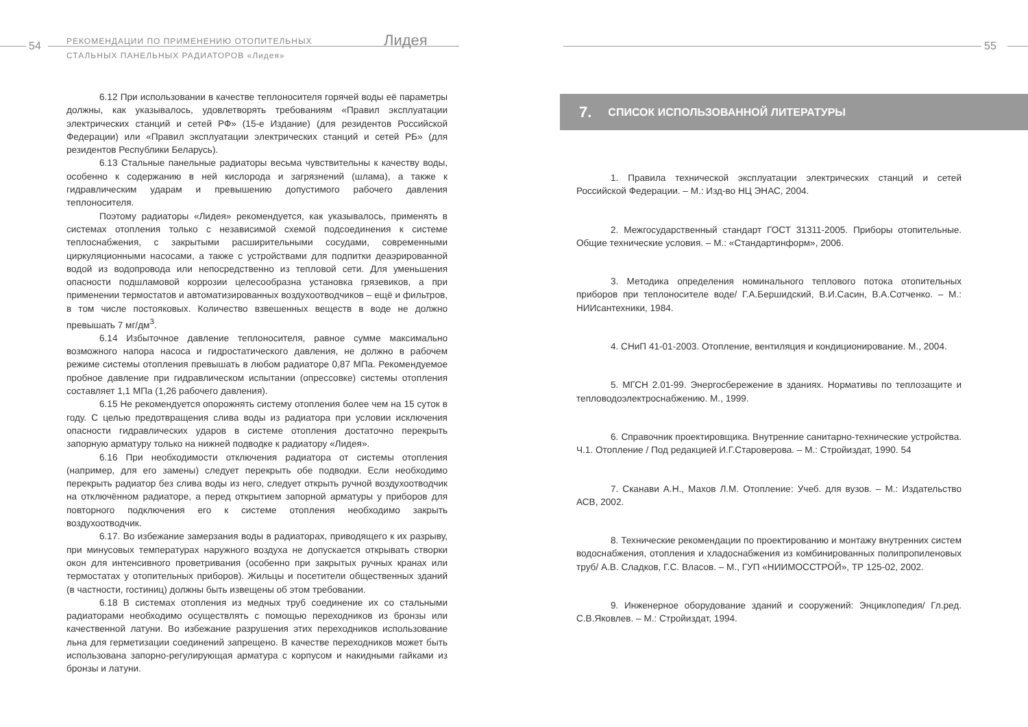54
РЕКОМЕНДАЦИИ ПО ПРИМЕНЕНИЮ ОТОПИТЕЛЬНЫХ
СТАЛЬНЫХ ПАНЕЛЬНЫХ РАДИАТОРОВ «Лидея»
Лидея
6.12 При использовании в качестве теплоносителя горячей воды её параметры должны, как указывалось, удовлетворять требованиям «Правил эксплуатации электрических станций и сетей РФ» (15-е Издание) (для резидентов Российской Федерации) или «Правил эксплуатации электрических станций и сетей РБ» (для резидентов Республики Беларусь).
6.13 Стальные панельные радиаторы весьма чувствительны к качеству воды, особенно к содержанию в ней кислорода и загрязнений (шлама), а также к гидравлическим ударам и превышению допустимого рабочего давления теплоносителя.
Поэтому радиаторы «Лидея» рекомендуется, как указывалось, применять в системах отопления только с независимой схемой подсоединения к системе теплоснабжения, с закрытыми расширительными сосудами, современными циркуляционными насосами, а также с устройствами для подпитки деаэрированной водой из водопровода или непосредственно из тепловой сети. Для уменьшения опасности подшламовой коррозии целесообразна установка грязевиков, а при применении термостатов и автоматизированных воздухоотводчиков – ещё и фильтров, в том числе постояковых. Количество взвешенных веществ в воде не должно превышать 7 мг/дм<sup>3</sup>.
6.14 Избыточное давление теплоносителя, равное сумме максимально возможного напора насоса и гидростатического давления, не должно в рабочем режиме системы отопления превышать в любом радиаторе 0,87 МПа. Рекомендуемое пробное давление при гидравлическом испытании (опрессовке) системы отопления составляет 1,1 МПа (1,26 рабочего давления).
6.15 Не рекомендуется опорожнять систему отопления более чем на 15 суток в году. С целью предотвращения слива воды из радиатора при условии исключения опасности гидравлических ударов в системе отопления достаточно перекрыть запорную арматуру только на нижней подводке к радиатору «Лидея».
6.16 При необходимости отключения радиатора от системы отопления (например, для его замены) следует перекрыть обе подводки. Если необходимо перекрыть радиатор без слива воды из него, следует открыть ручной воздухоотводчик на отключённом радиаторе, а перед открытием запорной арматуры у приборов для повторного подключения его к системе отопления необходимо закрыть воздухоотводчик.
6.17. Во избежание замерзания воды в радиаторах, приводящего к их разрыву, при минусовых температурах наружного воздуха не допускается открывать створки окон для интенсивного проветривания (особенно при закрытых ручных кранах или термостатах у отопительных приборов). Жильцы и посетители общественных зданий (в частности, гостиниц) должны быть извещены об этом требовании.
6.18 В системах отопления из медных труб соединение их со стальными радиаторами необходимо осуществлять с помощью переходников из бронзы или качественной латуни. Во избежание разрушения этих переходников использование льна для герметизации соединений запрещено. В качестве переходников может быть использована запорно-регулирующая арматура с корпусом и накидными гайками из бронзы и латуни.
55
7. СПИСОК ИСПОЛЬЗОВАННОЙ ЛИТЕРАТУРЫ
1. Правила технической эксплуатации электрических станций и сетей Российской Федерации. – М.: Изд-во НЦ ЭНАС, 2004.
2. Межгосударственный стандарт ГОСТ 31311-2005. Приборы отопительные. Общие технические условия. – М.: «Стандартинформ», 2006.
3. Методика определения номинального теплового потока отопительных приборов при теплоносителе воде/ Г.А.Бершидский, В.И.Сасин, В.А.Сотченко. – М.: НИИсантехники, 1984.
4. СНиП 41-01-2003. Отопление, вентиляция и кондиционирование. М., 2004.
5. МГСН 2.01-99. Энергосбережение в зданиях. Нормативы по теплозащите и тепловодоэлектроснабжению. М., 1999.
6. Справочник проектировщика. Внутренние санитарно-технические устройства. Ч.1. Отопление / Под редакцией И.Г.Староверова. – М.: Стройиздат, 1990. 54
7. Сканави А.Н., Махов Л.М. Отопление: Учеб. для вузов. – М.: Издательство АСВ, 2002.
8. Технические рекомендации по проектированию и монтажу внутренних систем водоснабжения, отопления и хладоснабжения из комбинированных полипропиленовых труб/ А.В. Сладков, Г.С. Власов. – М., ГУП «НИИМОССТРОЙ», ТР 125-02, 2002.
9. Инженерное оборудование зданий и сооружений: Энциклопедия/ Гл.ред. С.В.Яковлев. – М.: Стройиздат, 1994.